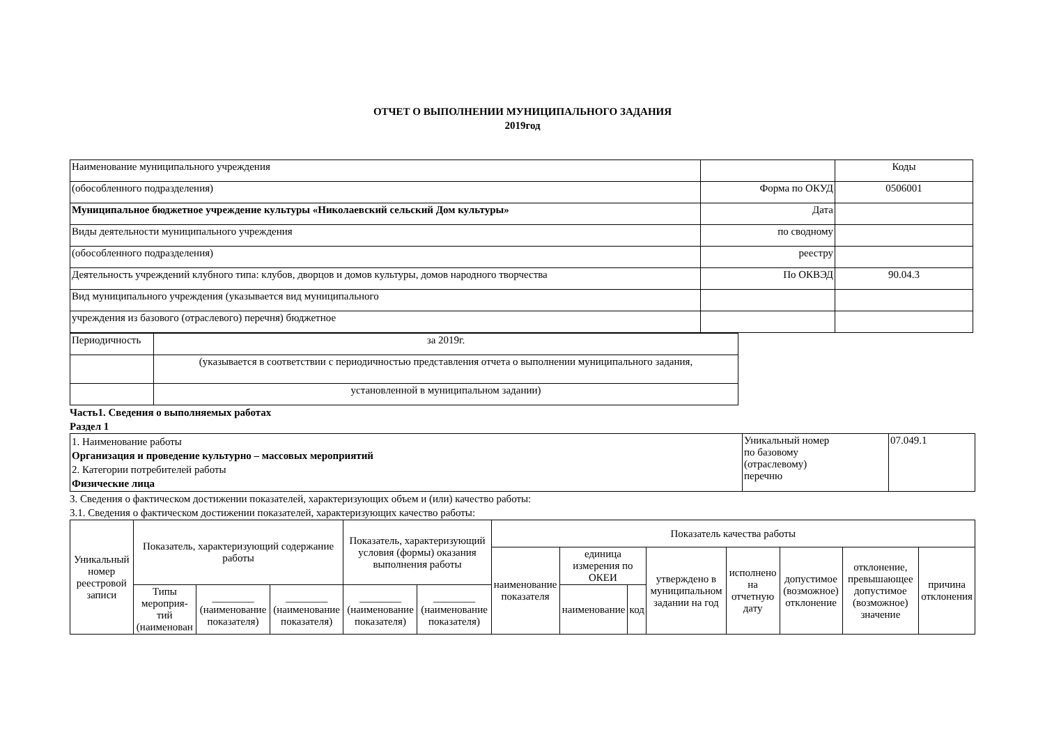ОТЧЕТ О ВЫПОЛНЕНИИ МУНИЦИПАЛЬНОГО ЗАДАНИЯ
2019год
| Наименование муниципального учреждения | | Коды |
| (обособленного подразделения) | Форма по ОКУД | 0506001 |
| Муниципальное бюджетное учреждение культуры «Николаевский сельский Дом культуры» | Дата | |
| Виды деятельности муниципального учреждения | по сводному | |
| (обособленного подразделения) | реестру | |
| Деятельность учреждений клубного типа: клубов, дворцов и домов культуры, домов народного творчества | По ОКВЭД | 90.04.3 |
| Вид муниципального учреждения (указывается вид муниципального | | |
| учреждения из базового (отраслевого) перечня) бюджетное | | |
| Периодичность | за 2019г. |
| | (указывается в соответствии с периодичностью представления отчета о выполнении муниципального задания, |
| | установленной в муниципальном задании) |
Часть1. Сведения о выполняемых работах
Раздел 1
| 1. Наименование работы Организация и проведение культурно – массовых мероприятий 2. Категории потребителей работы Физические лица | Уникальный номер по базовому (отраслевому) перечню | 07.049.1 |
3. Сведения о фактическом достижении показателей, характеризующих объем и (или) качество работы:
3.1. Сведения о фактическом достижении показателей, характеризующих качество работы:
| Уникальный номер реестровой записи | Показатель, характеризующий содержание работы | | | Показатель, характеризующий условия (формы) оказания выполнения работы | | Показатель качества работы | | | | | | | |
| --- | --- | --- | --- | --- | --- | --- | --- | --- | --- | --- | --- | --- | --- |
| | | | | | | наименование показателя | единица измерения по ОКЕИ | | утверждено в муниципальном задании на год | исполнено на отчетную дату | допустимое (возможное) отклонение | отклонение, превышающее допустимое (возможное) значение | причина отклонения |
| | Типы мероприя-тий (наименован | ________ (наименование показателя) | ________ (наименование показателя) | ________ (наименование показателя) | ________ (наименование показателя) | | наименование | код | | | | | |